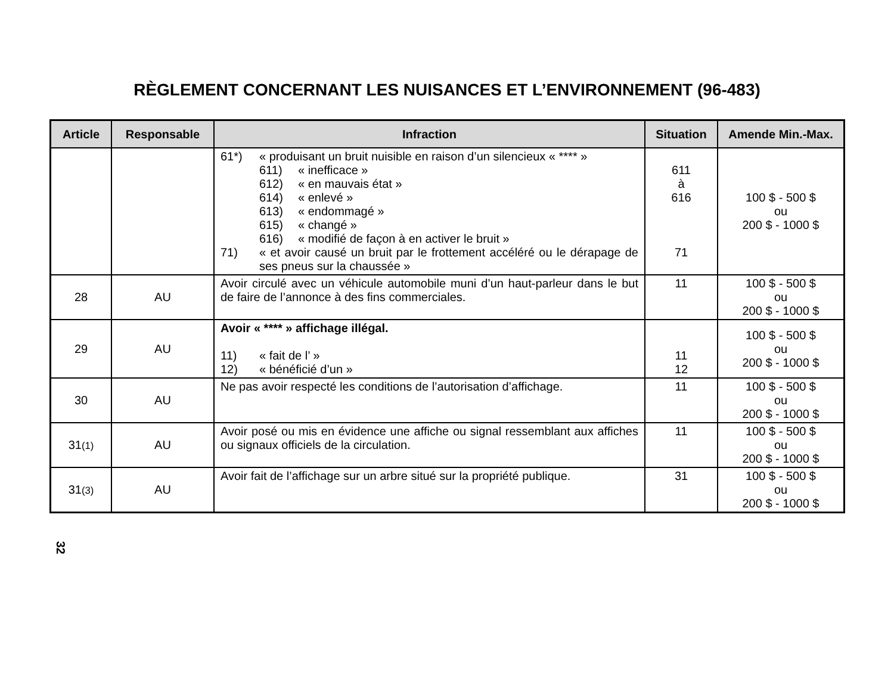RÈGLEMENT CONCERNANT LES NUISANCES ET L’ENVIRONNEMENT (96-483)
| Article | Responsable | Infraction | Situation | Amende Min.-Max. |
| --- | --- | --- | --- | --- |
| | | 61*) « produisant un bruit nuisible en raison d’un silencieux « **** » 611) « inefficace » 612) « en mauvais état » 614) « enlevé » 613) « endommagé » 615) « changé » 616) « modifié de façon à en activer le bruit » 71) « et avoir causé un bruit par le frottement accéléré ou le dérapage de ses pneus sur la chaussée » | 611 à 616 71 | 100 $ - 500 $ ou 200 $ - 1000 $ |
| 28 | AU | Avoir circulé avec un véhicule automobile muni d’un haut-parleur dans le but de faire de l’annonce à des fins commerciales. | 11 | 100 $ - 500 $ ou 200 $ - 1000 $ |
| 29 | AU | Avoir « **** » affichage illégal. 11) « fait de l’ » 12) « bénéficié d’un » | 11 12 | 100 $ - 500 $ ou 200 $ - 1000 $ |
| 30 | AU | Ne pas avoir respecté les conditions de l’autorisation d’affichage. | 11 | 100 $ - 500 $ ou 200 $ - 1000 $ |
| 31 (1) | AU | Avoir posé ou mis en évidence une affiche ou signal ressemblant aux affiches ou signaux officiels de la circulation. | 11 | 100 $ - 500 $ ou 200 $ - 1000 $ |
| 31 (3) | AU | Avoir fait de l’affichage sur un arbre situé sur la propriété publique. | 31 | 100 $ - 500 $ ou 200 $ - 1000 $ |
32